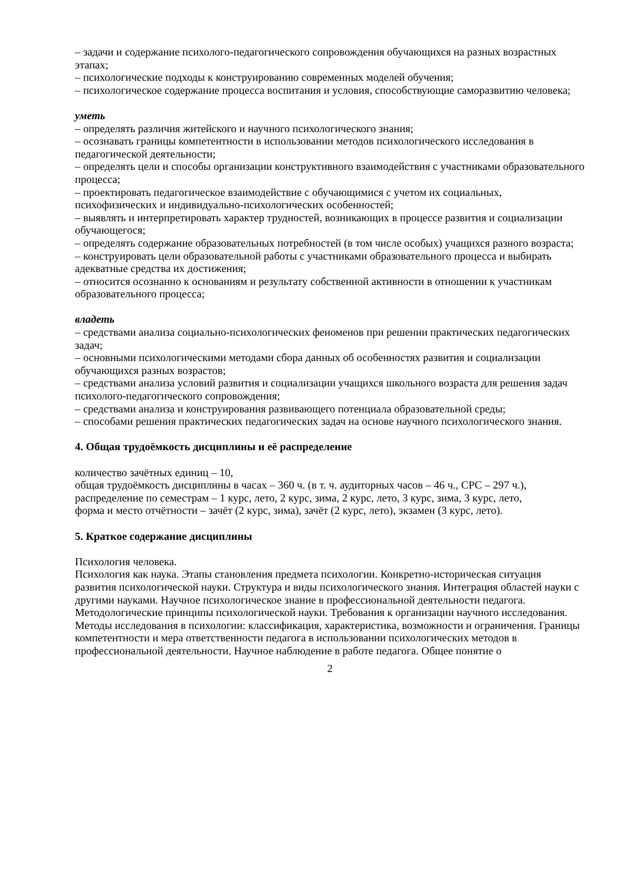– задачи и содержание психолого-педагогического сопровождения обучающихся на разных возрастных этапах;
– психологические подходы к конструированию современных моделей обучения;
– психологическое содержание процесса воспитания и условия, способствующие саморазвитию человека;
уметь
– определять различия житейского и научного психологического знания;
– осознавать границы компетентности в использовании методов психологического исследования в педагогической деятельности;
– определять цели и способы организации конструктивного взаимодействия с участниками образовательного процесса;
– проектировать педагогическое взаимодействие с обучающимися с учетом их социальных, психофизических и индивидуально-психологических особенностей;
– выявлять и интерпретировать характер трудностей, возникающих в процессе развития и социализации обучающегося;
– определять содержание образовательных потребностей (в том числе особых) учащихся разного возраста;
– конструировать цели образовательной работы с участниками образовательного процесса и выбирать адекватные средства их достижения;
– относится осознанно к основаниям и результату собственной активности в отношении к участникам образовательного процесса;
владеть
– средствами анализа социально-психологических феноменов при решении практических педагогических задач;
– основными психологическими методами сбора данных об особенностях развития и социализации обучающихся разных возрастов;
– средствами анализа условий развития и социализации учащихся школьного возраста для решения задач психолого-педагогического сопровождения;
– средствами анализа и конструирования развивающего потенциала образовательной среды;
– способами решения практических педагогических задач на основе научного психологического знания.
4. Общая трудоёмкость дисциплины и её распределение
количество зачётных единиц – 10,
общая трудоёмкость дисциплины в часах – 360 ч. (в т. ч. аудиторных часов – 46 ч., СРС – 297 ч.),
распределение по семестрам – 1 курс, лето, 2 курс, зима, 2 курс, лето, 3 курс, зима, 3 курс, лето,
форма и место отчётности – зачёт (2 курс, зима), зачёт (2 курс, лето), экзамен (3 курс, лето).
5. Краткое содержание дисциплины
Психология человека.
Психология как наука. Этапы становления предмета психологии. Конкретно-историческая ситуация развития психологической науки. Структура и виды психологического знания. Интеграция областей науки с другими науками. Научное психологическое знание в профессиональной деятельности педагога. Методологические принципы психологической науки. Требования к организации научного исследования. Методы исследования в психологии: классификация, характеристика, возможности и ограничения. Границы компетентности и мера ответственности педагога в использовании психологических методов в профессиональной деятельности. Научное наблюдение в работе педагога. Общее понятие о
2